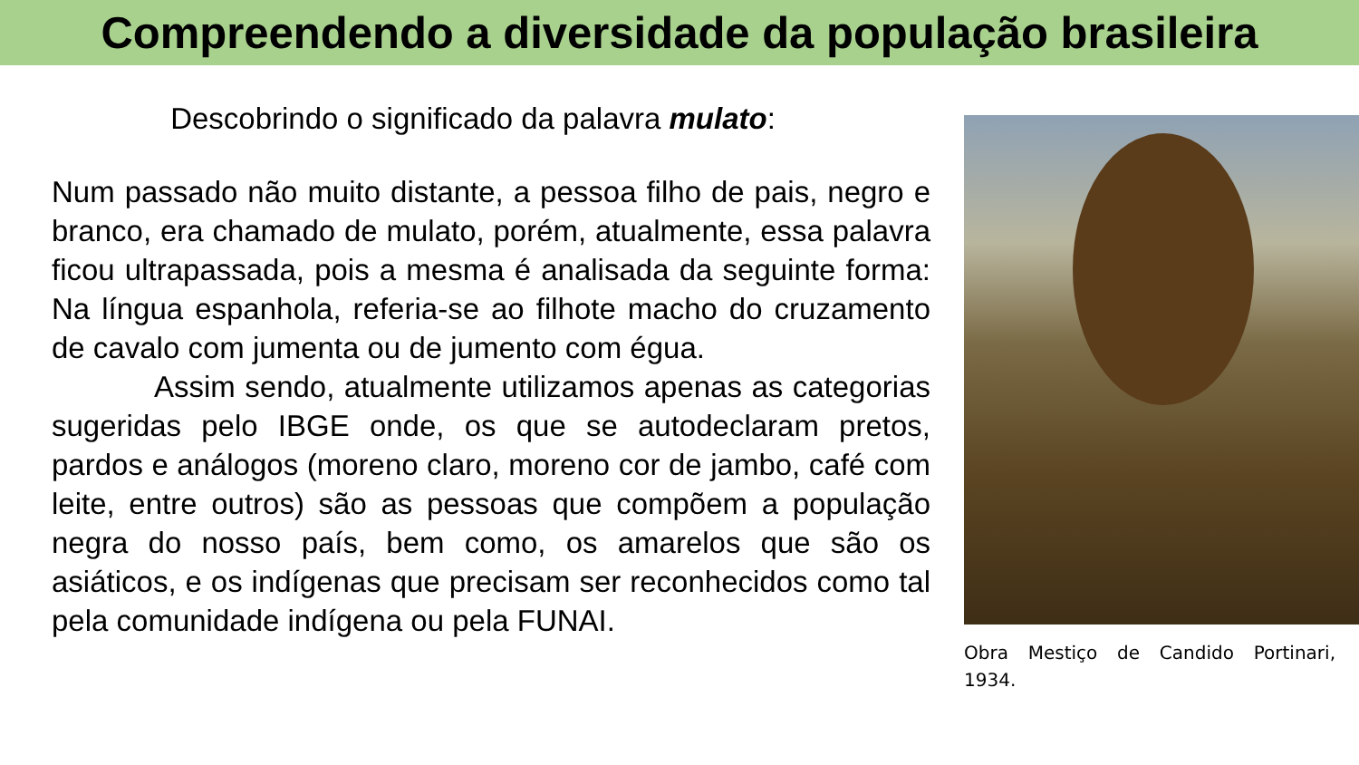Compreendendo a diversidade da população brasileira
Descobrindo o significado da palavra mulato:
Num passado não muito distante, a pessoa filho de pais, negro e branco, era chamado de mulato, porém, atualmente, essa palavra ficou ultrapassada, pois a mesma é analisada da seguinte forma: Na língua espanhola, referia-se ao filhote macho do cruzamento de cavalo com jumenta ou de jumento com égua.
Assim sendo, atualmente utilizamos apenas as categorias sugeridas pelo IBGE onde, os que se autodeclaram pretos, pardos e análogos (moreno claro, moreno cor de jambo, café com leite, entre outros) são as pessoas que compõem a população negra do nosso país, bem como, os amarelos que são os asiáticos, e os indígenas que precisam ser reconhecidos como tal pela comunidade indígena ou pela FUNAI.
Obra Mestiço de Candido Portinari, 1934.